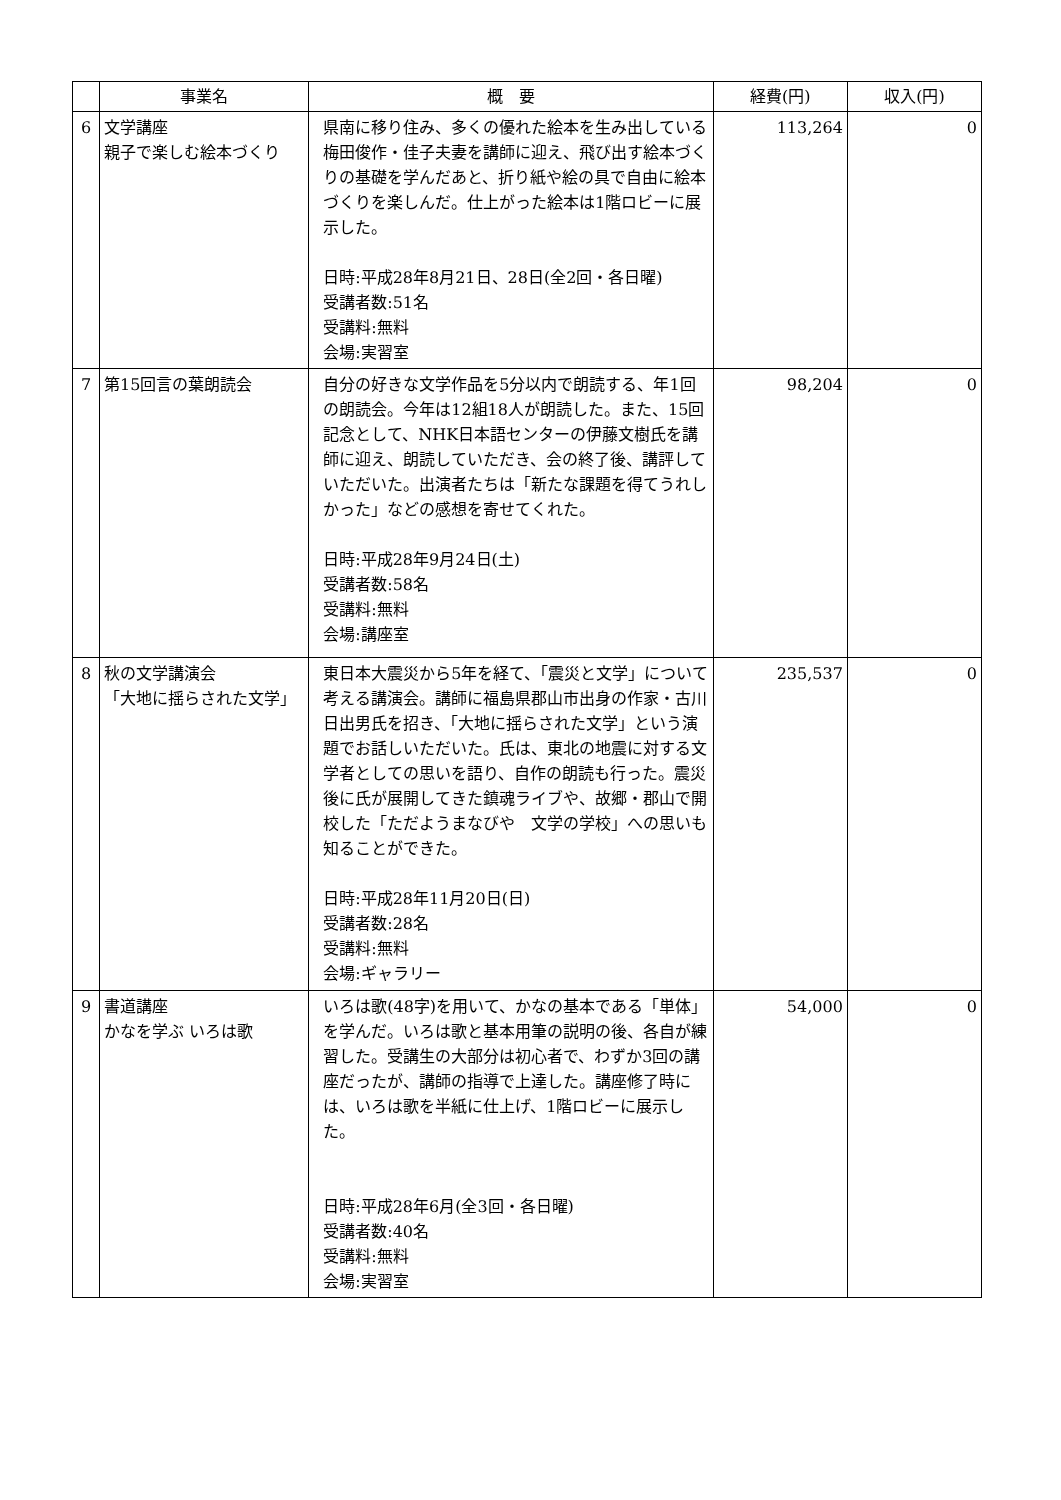| | 事業名 | 概 要 | 経費(円) | 収入(円) |
| --- | --- | --- | --- | --- |
| 6 | 文学講座 親子で楽しむ絵本づくり | 県南に移り住み、多くの優れた絵本を生み出している梅田俊作・佳子夫妻を講師に迎え、飛び出す絵本づくりの基礎を学んだあと、折り紙や絵の具で自由に絵本づくりを楽しんだ。仕上がった絵本は1階ロビーに展示した。 日時:平成28年8月21日、28日(全2回・各日曜) 受講者数:51名 受講料:無料 会場:実習室 | 113,264 | 0 |
| 7 | 第15回言の葉朗読会 | 自分の好きな文学作品を5分以内で朗読する、年1回の朗読会。今年は12組18人が朗読した。また、15回記念として、NHK日本語センターの伊藤文樹氏を講師に迎え、朗読していただき、会の終了後、講評していただいた。出演者たちは「新たな課題を得てうれしかった」などの感想を寄せてくれた。 日時:平成28年9月24日(土) 受講者数:58名 受講料:無料 会場:講座室 | 98,204 | 0 |
| 8 | 秋の文学講演会 「大地に揺らされた文学」 | 東日本大震災から5年を経て、「震災と文学」について考える講演会。講師に福島県郡山市出身の作家・古川日出男氏を招き、「大地に揺らされた文学」という演題でお話しいただいた。氏は、東北の地震に対する文学者としての思いを語り、自作の朗読も行った。震災後に氏が展開してきた鎮魂ライブや、故郷・郡山で開校した「ただようまなびや 文学の学校」への思いも知ることができた。 日時:平成28年11月20日(日) 受講者数:28名 受講料:無料 会場:ギャラリー | 235,537 | 0 |
| 9 | 書道講座 かなを学ぶ いろは歌 | いろは歌(48字)を用いて、かなの基本である「単体」を学んだ。いろは歌と基本用筆の説明の後、各自が練習した。受講生の大部分は初心者で、わずか3回の講座だったが、講師の指導で上達した。講座修了時には、いろは歌を半紙に仕上げ、1階ロビーに展示した。 日時:平成28年6月(全3回・各日曜) 受講者数:40名 受講料:無料 会場:実習室 | 54,000 | 0 |